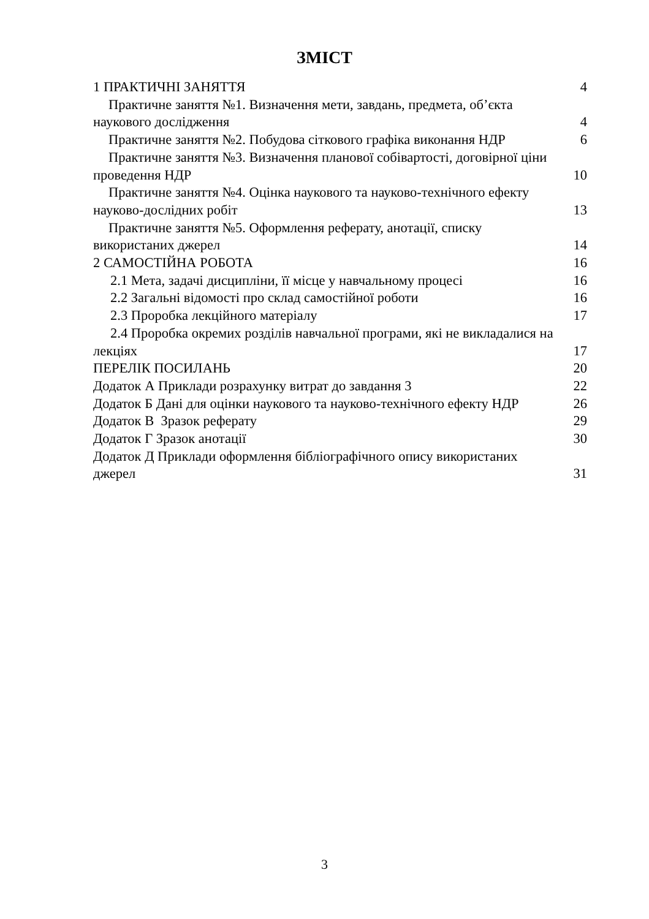ЗМІСТ
1 ПРАКТИЧНІ ЗАНЯТТЯ 4
Практичне заняття №1. Визначення мети, завдань, предмета, об’єкта наукового дослідження 4
Практичне заняття №2. Побудова сіткового графіка виконання НДР 6
Практичне заняття №3. Визначення планової собівартості, договірної ціни проведення НДР 10
Практичне заняття №4. Оцінка наукового та науково-технічного ефекту науково-дослідних робіт 13
Практичне заняття №5. Оформлення реферату, анотації, списку використаних джерел 14
2 САМОСТІЙНА РОБОТА 16
2.1 Мета, задачі дисципліни, її місце у навчальному процесі 16
2.2 Загальні відомості про склад самостійної роботи 16
2.3 Проробка лекційного матеріалу 17
2.4 Проробка окремих розділів навчальної програми, які не викладалися на лекціях 17
ПЕРЕЛІК ПОСИЛАНЬ 20
Додаток А Приклади розрахунку витрат до завдання 3 22
Додаток Б Дані для оцінки наукового та науково-технічного ефекту НДР 26
Додаток В Зразок реферату 29
Додаток Г Зразок анотації 30
Додаток Д Приклади оформлення бібліографічного опису використаних джерел 31
3